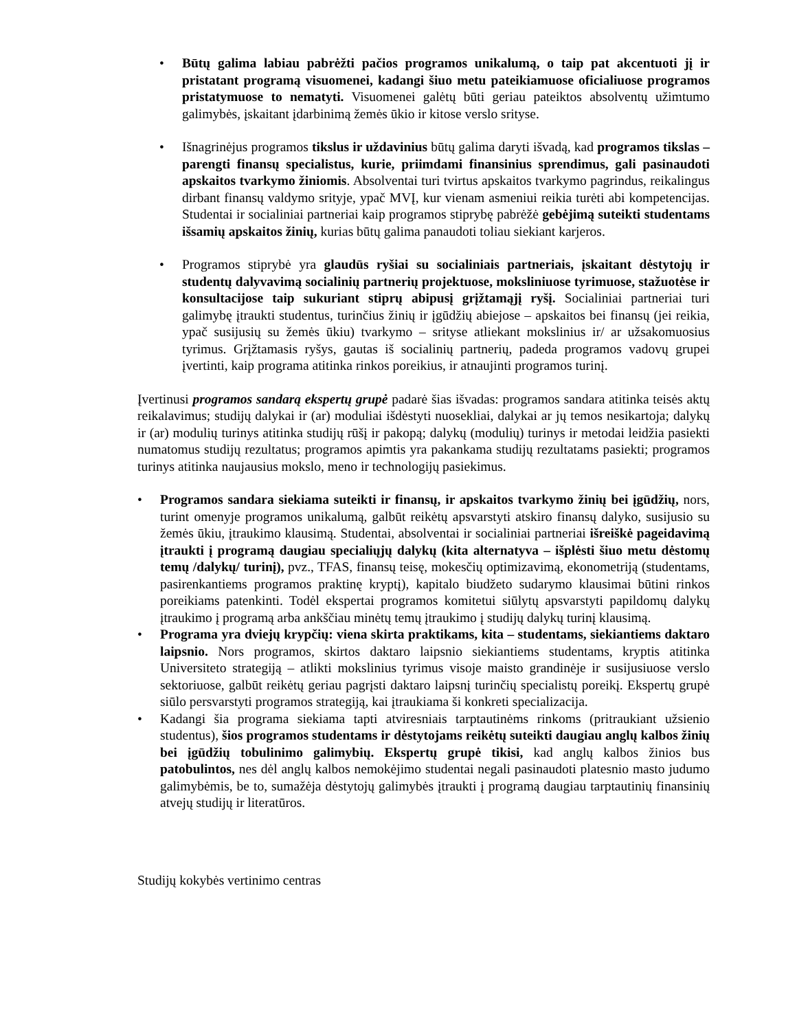• Būtų galima labiau pabrėžti pačios programos unikalumą, o taip pat akcentuoti jį ir pristatant programą visuomenei, kadangi šiuo metu pateikiamuose oficialiuose programos pristatymuose to nematyti. Visuomenei galėtų būti geriau pateiktos absolventų užimtumo galimybės, įskaitant įdarbinimą žemės ūkio ir kitose verslo srityse.
• Išnagrinėjus programos tikslus ir uždavinius būtų galima daryti išvadą, kad programos tikslas – parengti finansų specialistus, kurie, priimdami finansinius sprendimus, gali pasinaudoti apskaitos tvarkymo žiniomis. Absolventai turi tvirtus apskaitos tvarkymo pagrindus, reikalingus dirbant finansų valdymo srityje, ypač MVĮ, kur vienam asmeniui reikia turėti abi kompetencijas. Studentai ir socialiniai partneriai kaip programos stiprybę pabrėžė gebėjimą suteikti studentams išsamių apskaitos žinių, kurias būtų galima panaudoti toliau siekiant karjeros.
• Programos stiprybė yra glaudūs ryšiai su socialiniais partneriais, įskaitant dėstytojų ir studentų dalyvavimą socialinių partnerių projektuose, moksliniuose tyrimuose, stažuotėse ir konsultacijose taip sukuriant stiprų abipusį grįžtamąjį ryšį. Socialiniai partneriai turi galimybę įtraukti studentus, turinčius žinių ir įgūdžių abiejose – apskaitos bei finansų (jei reikia, ypač susijusių su žemės ūkiu) tvarkymo – srityse atliekant mokslinius ir/ ar užsakomuosius tyrimus. Grįžtamasis ryšys, gautas iš socialinių partnerių, padeda programos vadovų grupei įvertinti, kaip programa atitinka rinkos poreikius, ir atnaujinti programos turinį.
Įvertinusi programos sandarą ekspertų grupė padarė šias išvadas: programos sandara atitinka teisės aktų reikalavimus; studijų dalykai ir (ar) moduliai išdėstyti nuosekliai, dalykai ar jų temos nesikartoja; dalykų ir (ar) modulių turinys atitinka studijų rūšį ir pakopą; dalykų (modulių) turinys ir metodai leidžia pasiekti numatomus studijų rezultatus; programos apimtis yra pakankama studijų rezultatams pasiekti; programos turinys atitinka naujausius mokslo, meno ir technologijų pasiekimus.
• Programos sandara siekiama suteikti ir finansų, ir apskaitos tvarkymo žinių bei įgūdžių, nors, turint omenyje programos unikalumą, galbūt reikėtų apsvarstyti atskiro finansų dalyko, susijusio su žemės ūkiu, įtraukimo klausimą. Studentai, absolventai ir socialiniai partneriai išreiškė pageidavimą įtraukti į programą daugiau specialiųjų dalykų (kita alternatyva – išplėsti šiuo metu dėstomų temų /dalykų/ turinį), pvz., TFAS, finansų teisę, mokesčių optimizavimą, ekonometriją (studentams, pasirenkantiems programos praktinę kryptį), kapitalo biudžeto sudarymo klausimai būtini rinkos poreikiams patenkinti. Todėl ekspertai programos komitetui siūlytų apsvarstyti papildomų dalykų įtraukimo į programą arba ankščiau minėtų temų įtraukimo į studijų dalykų turinį klausimą.
• Programa yra dviejų krypčių: viena skirta praktikams, kita – studentams, siekiantiems daktaro laipsnio. Nors programos, skirtos daktaro laipsnio siekiantiems studentams, kryptis atitinka Universiteto strategiją – atlikti mokslinius tyrimus visoje maisto grandinėje ir susijusiuose verslo sektoriuose, galbūt reikėtų geriau pagrįsti daktaro laipsnį turinčių specialistų poreikį. Ekspertų grupė siūlo persvarstyti programos strategiją, kai įtraukiama ši konkreti specializacija.
• Kadangi šia programa siekiama tapti atviresniais tarptautinėms rinkoms (pritraukiant užsienio studentus), šios programos studentams ir dėstytojams reikėtų suteikti daugiau anglų kalbos žinių bei įgūdžių tobulinimo galimybių. Ekspertų grupė tikisi, kad anglų kalbos žinios bus patobulintos, nes dėl anglų kalbos nemokėjimo studentai negali pasinaudoti platesnio masto judumo galimybėmis, be to, sumažėja dėstytojų galimybės įtraukti į programą daugiau tarptautinių finansinių atvejų studijų ir literatūros.
Studijų kokybės vertinimo centras